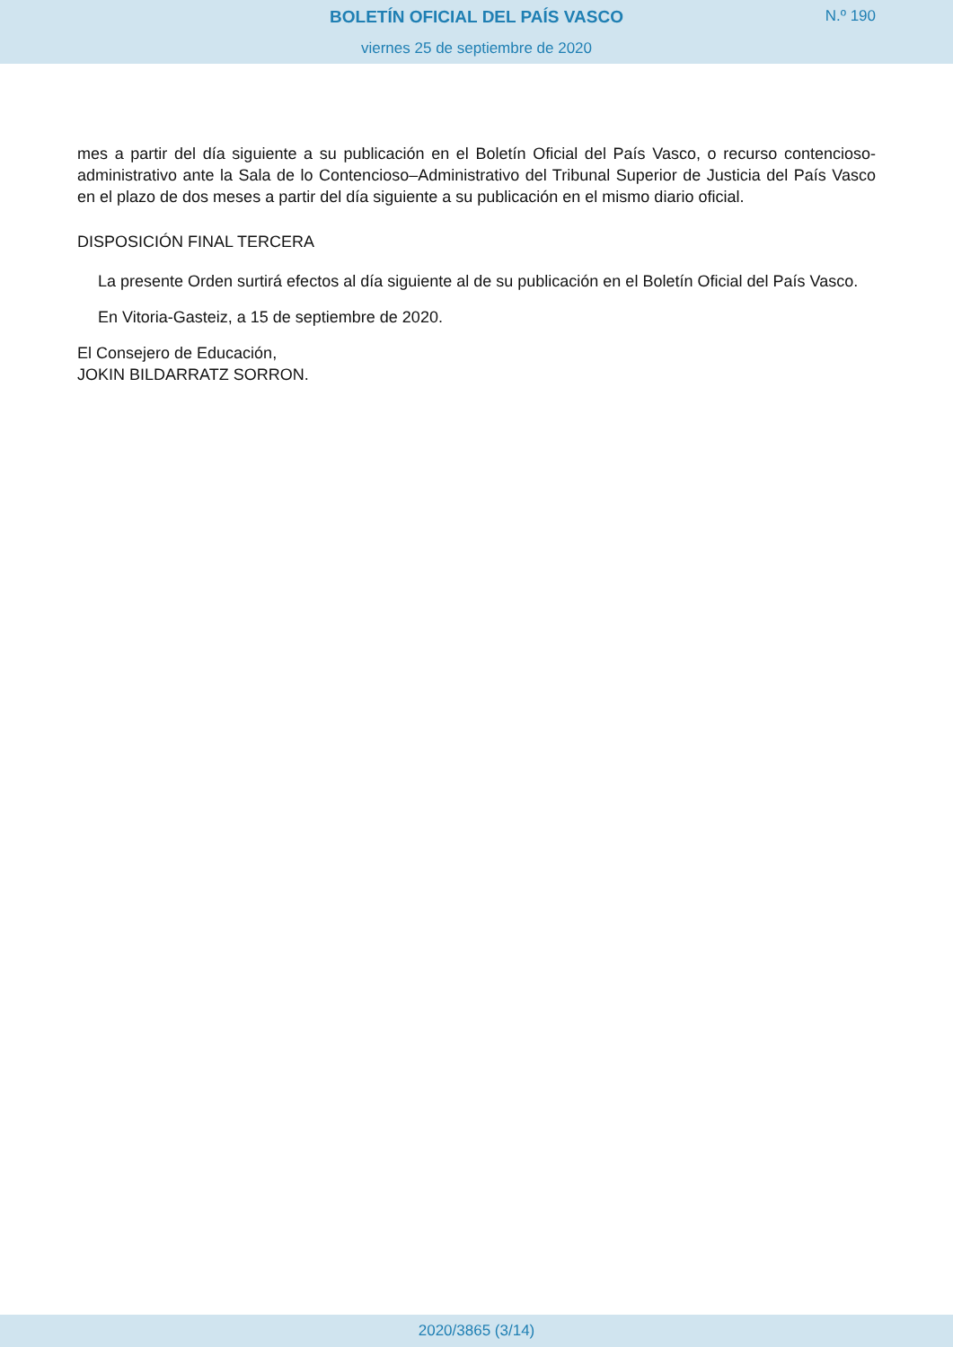BOLETÍN OFICIAL DEL PAÍS VASCO
N.º 190
viernes 25 de septiembre de 2020
mes a partir del día siguiente a su publicación en el Boletín Oficial del País Vasco, o recurso contencioso-administrativo ante la Sala de lo Contencioso–Administrativo del Tribunal Superior de Justicia del País Vasco en el plazo de dos meses a partir del día siguiente a su publicación en el mismo diario oficial.
DISPOSICIÓN FINAL TERCERA
La presente Orden surtirá efectos al día siguiente al de su publicación en el Boletín Oficial del País Vasco.
En Vitoria-Gasteiz, a 15 de septiembre de 2020.
El Consejero de Educación,
JOKIN BILDARRATZ SORRON.
2020/3865 (3/14)